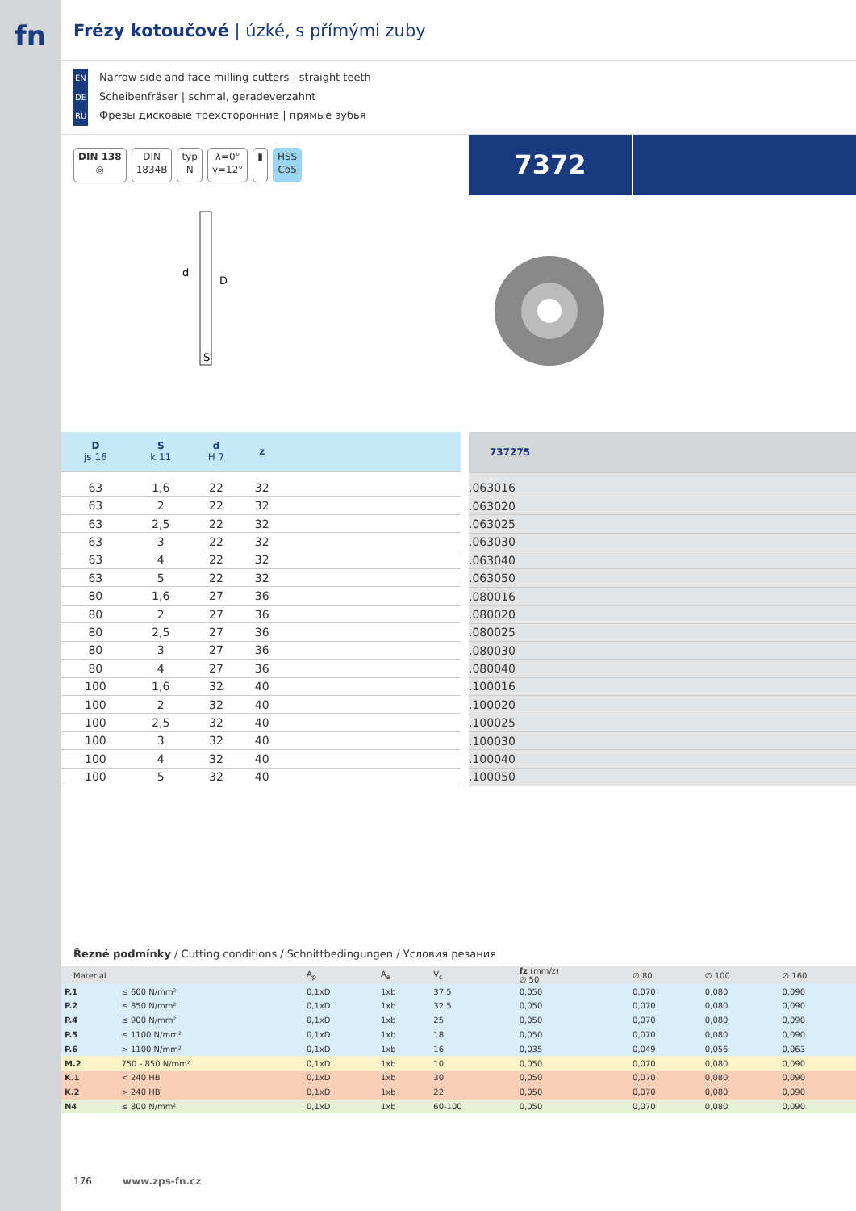fn
Frézy kotoučové | úzké, s přímými zuby
EN Narrow side and face milling cutters | straight teeth
DE Scheibenfräser | schmal, geradeverzahnt
RU Фрезы дисковые трехсторонние | прямые зубья
DIN 138
◎
DIN
1834B
typ
N
λ=0°
γ=12°
▮ HSS
Co5
7372
d
D
S
| D js 16 | S k 11 | d H 7 | z | |
| 63 | 1,6 | 22 | 32 | |
| 63 | 2 | 22 | 32 | |
| 63 | 2,5 | 22 | 32 | |
| 63 | 3 | 22 | 32 | |
| 63 | 4 | 22 | 32 | |
| 63 | 5 | 22 | 32 | |
| 80 | 1,6 | 27 | 36 | |
| 80 | 2 | 27 | 36 | |
| 80 | 2,5 | 27 | 36 | |
| 80 | 3 | 27 | 36 | |
| 80 | 4 | 27 | 36 | |
| 100 | 1,6 | 32 | 40 | |
| 100 | 2 | 32 | 40 | |
| 100 | 2,5 | 32 | 40 | |
| 100 | 3 | 32 | 40 | |
| 100 | 4 | 32 | 40 | |
| 100 | 5 | 32 | 40 | |
| 737275 |
| .063016 |
| .063020 |
| .063025 |
| .063030 |
| .063040 |
| .063050 |
| .080016 |
| .080020 |
| .080025 |
| .080030 |
| .080040 |
| .100016 |
| .100020 |
| .100025 |
| .100030 |
| .100040 |
| .100050 |
Řezné podmínky / Cutting conditions / Schnittbedingungen / Условия резания
| Material | | A<sub>p</sub> | A<sub>e</sub> | V<sub>c</sub> | fz (mm/z) ∅ 50 | ∅ 80 | ∅ 100 | ∅ 160 |
| --- | --- | --- | --- | --- | --- | --- | --- | --- |
| P.1 | ≤ 600 N/mm² | 0,1xD | 1xb | 37,5 | 0,050 | 0,070 | 0,080 | 0,090 |
| P.2 | ≤ 850 N/mm² | 0,1xD | 1xb | 32,5 | 0,050 | 0,070 | 0,080 | 0,090 |
| P.4 | ≤ 900 N/mm² | 0,1xD | 1xb | 25 | 0,050 | 0,070 | 0,080 | 0,090 |
| P.5 | ≤ 1100 N/mm² | 0,1xD | 1xb | 18 | 0,050 | 0,070 | 0,080 | 0,090 |
| P.6 | > 1100 N/mm² | 0,1xD | 1xb | 16 | 0,035 | 0,049 | 0,056 | 0,063 |
| M.2 | 750 - 850 N/mm² | 0,1xD | 1xb | 10 | 0,050 | 0,070 | 0,080 | 0,090 |
| K.1 | < 240 HB | 0,1xD | 1xb | 30 | 0,050 | 0,070 | 0,080 | 0,090 |
| K.2 | > 240 HB | 0,1xD | 1xb | 22 | 0,050 | 0,070 | 0,080 | 0,090 |
| N4 | ≤ 800 N/mm² | 0,1xD | 1xb | 60-100 | 0,050 | 0,070 | 0,080 | 0,090 |
176 www.zps-fn.cz